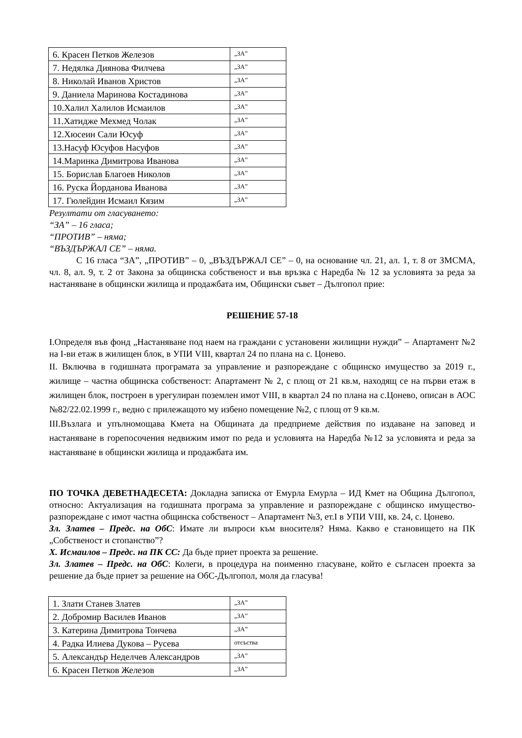| 6. Красен Петков Железов | „ЗА” |
| 7. Недялка Диянова Филчева | „ЗА” |
| 8. Николай Иванов Христов | „ЗА” |
| 9. Даниела Маринова Костадинова | „ЗА” |
| 10.Халил Халилов Исмаилов | „ЗА” |
| 11.Хатидже Мехмед Чолак | „ЗА” |
| 12.Хюсеин Сали Юсуф | „ЗА” |
| 13.Насуф Юсуфов Насуфов | „ЗА” |
| 14.Маринка Димитрова Иванова | „ЗА” |
| 15. Борислав Благоев Николов | „ЗА” |
| 16. Руска Йорданова Иванова | „ЗА” |
| 17. Гюлейдин Исмаил Кязим | „ЗА” |
Резултати от гласуването:
“ЗА” – 16 гласа;
“ПРОТИВ” – няма;
“ВЪЗДЪРЖАЛ СЕ” – няма.
С 16 гласа “ЗА”, „ПРОТИВ” – 0, „ВЪЗДЪРЖАЛ СЕ” – 0, на основание чл. 21, ал. 1, т. 8 от ЗМСМА, чл. 8, ал. 9, т. 2 от Закона за общинска собственост и във връзка с Наредба № 12 за условията за реда за настаняване в общински жилища и продажбата им, Общински съвет – Дългопол прие:
РЕШЕНИЕ 57-18
I.Определя във фонд „Настаняване под наем на граждани с установени жилищни нужди” – Апартамент №2 на I-ви етаж в жилищен блок, в УПИ VIII, квартал 24 по плана на с. Цонево.
II. Включва в годишната програмата за управление и разпореждане с общинско имущество за 2019 г., жилище – частна общинска собственост: Апартамент № 2, с площ от 21 кв.м, находящ се на първи етаж в жилищен блок, построен в урегулиран поземлен имот VIII, в квартал 24 по плана на с.Цонево, описан в АОС №82/22.02.1999 г., ведно с прилежащото му избено помещение №2, с площ от 9 кв.м.
III.Възлага и упълномощава Кмета на Общината да предприеме действия по издаване на заповед и настаняване в горепосочения недвижим имот по реда и условията на Наредба №12 за условията и реда за настаняване в общински жилища и продажбата им.
ПО ТОЧКА ДЕВЕТНАДЕСЕТА: Докладна записка от Емурла Емурла – ИД Кмет на Община Дългопол, относно: Актуализация на годишната програма за управление и разпореждане с общинско имущество- разпореждане с имот частна общинска собственост – Апартамент №3, ет.I в УПИ VIII, кв. 24, с. Цонево.
Зл. Златев – Предс. на ОбС: Имате ли въпроси към вносителя? Няма. Какво е становището на ПК „Собственост и стопанство”?
Х. Исмаилов – Предс. на ПК СС: Да бъде приет проекта за решение.
Зл. Златев – Предс. на ОбС: Колеги, в процедура на поименно гласуване, който е съгласен проекта за решение да бъде приет за решение на ОбС-Дългопол, моля да гласува!
| 1. Злати Станев Златев | „ЗА” |
| 2. Добромир Василев Иванов | „ЗА” |
| 3. Катерина Димитрова Тончева | „ЗА” |
| 4. Радка Илиева Дукова – Русева | отсъства |
| 5. Александър Неделчев Александров | „ЗА” |
| 6. Красен Петков Железов | „ЗА” |